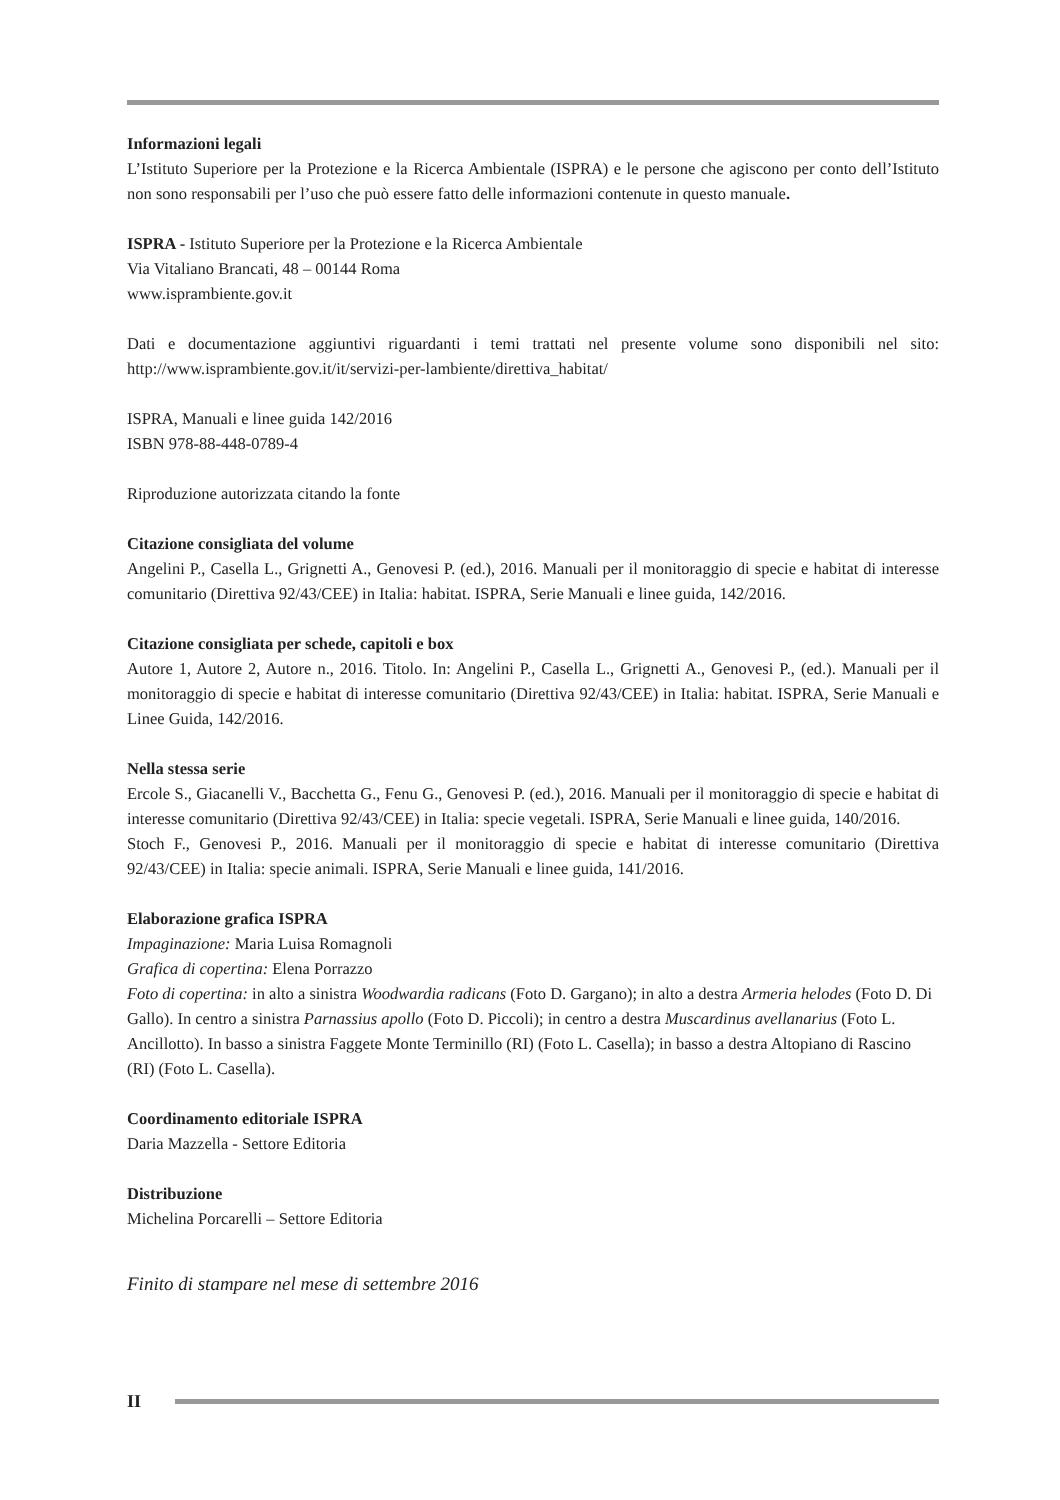Informazioni legali
L’Istituto Superiore per la Protezione e la Ricerca Ambientale (ISPRA) e le persone che agiscono per conto dell’Istituto non sono responsabili per l’uso che può essere fatto delle informazioni contenute in questo manuale.
ISPRA - Istituto Superiore per la Protezione e la Ricerca Ambientale
Via Vitaliano Brancati, 48 – 00144 Roma
www.isprambiente.gov.it
Dati e documentazione aggiuntivi riguardanti i temi trattati nel presente volume sono disponibili nel sito: http://www.isprambiente.gov.it/it/servizi-per-lambiente/direttiva_habitat/
ISPRA, Manuali e linee guida 142/2016
ISBN 978-88-448-0789-4
Riproduzione autorizzata citando la fonte
Citazione consigliata del volume
Angelini P., Casella L., Grignetti A., Genovesi P. (ed.), 2016. Manuali per il monitoraggio di specie e habitat di interesse comunitario (Direttiva 92/43/CEE) in Italia: habitat. ISPRA, Serie Manuali e linee guida, 142/2016.
Citazione consigliata per schede, capitoli e box
Autore 1, Autore 2, Autore n., 2016. Titolo. In: Angelini P., Casella L., Grignetti A., Genovesi P., (ed.). Manuali per il monitoraggio di specie e habitat di interesse comunitario (Direttiva 92/43/CEE) in Italia: habitat. ISPRA, Serie Manuali e Linee Guida, 142/2016.
Nella stessa serie
Ercole S., Giacanelli V., Bacchetta G., Fenu G., Genovesi P. (ed.), 2016. Manuali per il monitoraggio di specie e habitat di interesse comunitario (Direttiva 92/43/CEE) in Italia: specie vegetali. ISPRA, Serie Manuali e linee guida, 140/2016.
Stoch F., Genovesi P., 2016. Manuali per il monitoraggio di specie e habitat di interesse comunitario (Direttiva 92/43/CEE) in Italia: specie animali. ISPRA, Serie Manuali e linee guida, 141/2016.
Elaborazione grafica ISPRA
Impaginazione: Maria Luisa Romagnoli
Grafica di copertina: Elena Porrazzo
Foto di copertina: in alto a sinistra Woodwardia radicans (Foto D. Gargano); in alto a destra Armeria helodes (Foto D. Di Gallo). In centro a sinistra Parnassius apollo (Foto D. Piccoli); in centro a destra Muscardinus avellanarius (Foto L. Ancillotto). In basso a sinistra Faggete Monte Terminillo (RI) (Foto L. Casella); in basso a destra Altopiano di Rascino (RI) (Foto L. Casella).
Coordinamento editoriale ISPRA
Daria Mazzella - Settore Editoria
Distribuzione
Michelina Porcarelli – Settore Editoria
Finito di stampare nel mese di settembre 2016
II